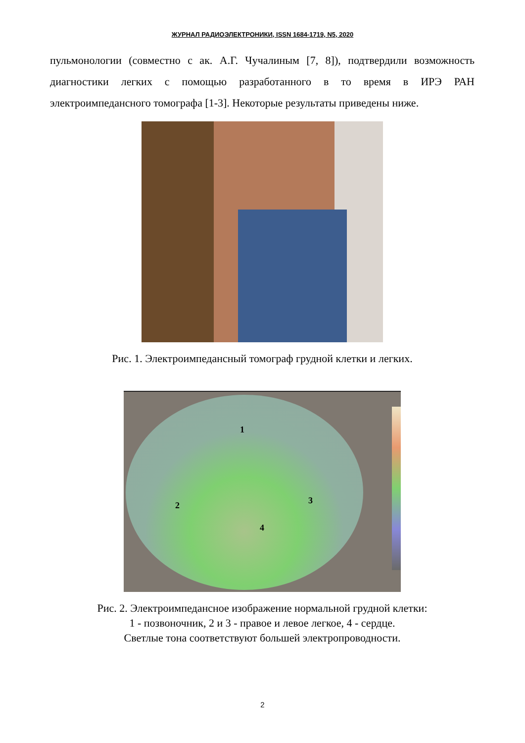ЖУРНАЛ РАДИОЭЛЕКТРОНИКИ, ISSN 1684-1719, N5, 2020
пульмонологии (совместно с ак. А.Г. Чучалиным [7, 8]), подтвердили возможность диагностики легких с помощью разработанного в то время в ИРЭ РАН электроимпедансного томографа [1-3]. Некоторые результаты приведены ниже.
Рис. 1. Электроимпедансный томограф грудной клетки и легких.
1
2 3
4
Рис. 2. Электроимпедансное изображение нормальной грудной клетки:
1 - позвоночник, 2 и 3 - правое и левое легкое, 4 - сердце.
Светлые тона соответствуют большей электропроводности.
2